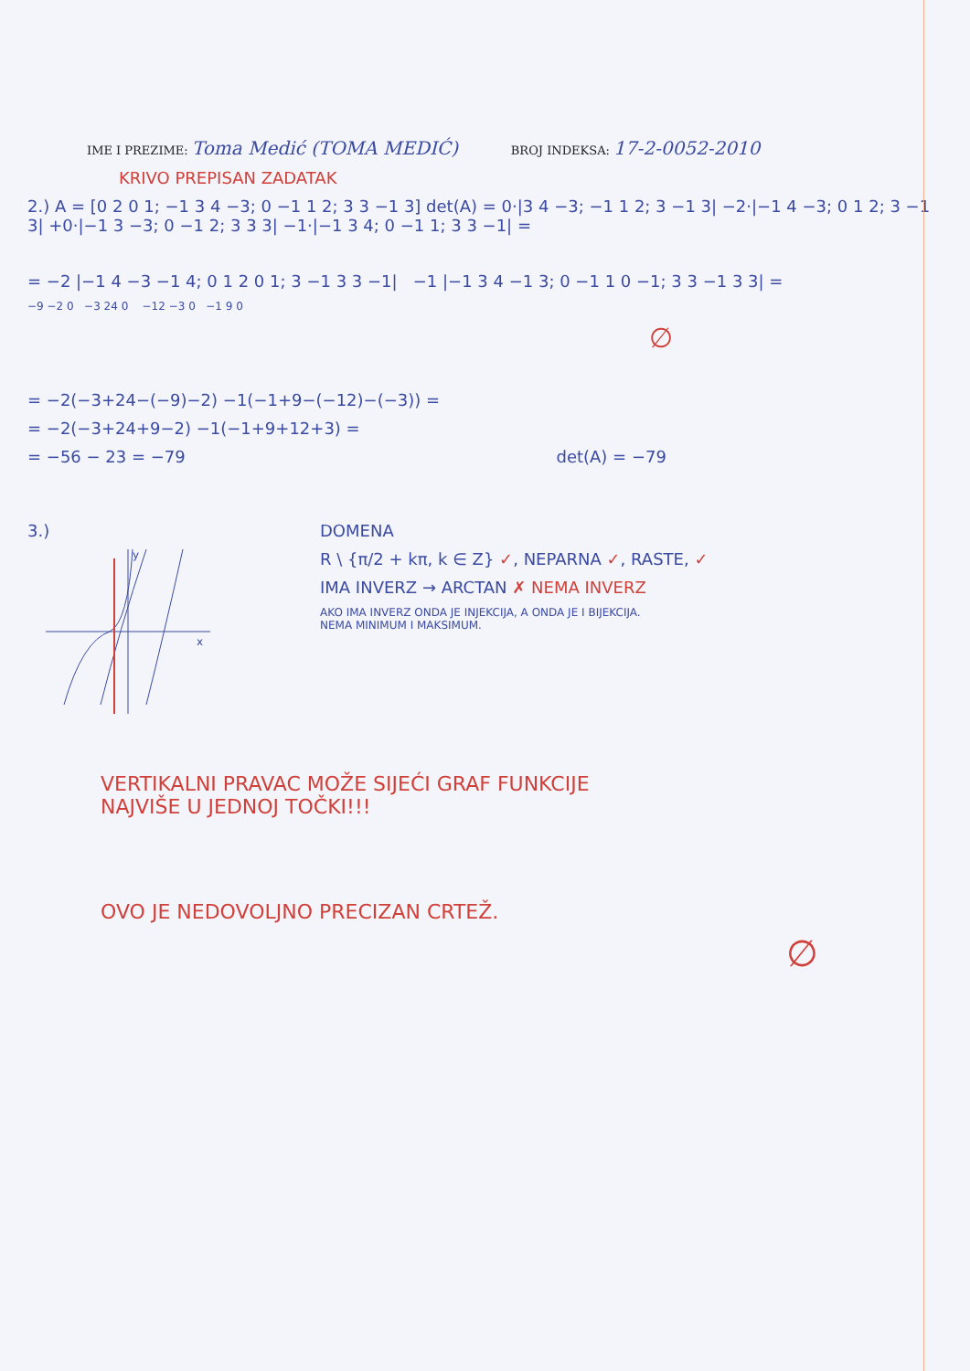IME I PREZIME: Toma Medić (TOMA MEDIĆ) BROJ INDEKSA: 17-2-0052-2010
KRIVO PREPISAN ZADATAK
2.) A = [0 2 0 1; −1 3 4 −3; 0 −1 1 2; 3 3 −1 3] det(A) = 0·|3 4 −3; −1 1 2; 3 −1 3| −2·|−1 4 −3; 0 1 2; 3 −1 3| +0·|−1 3 −3; 0 −1 2; 3 3 3| −1·|−1 3 4; 0 −1 1; 3 3 −1| =
= −2 |−1 4 −3 −1 4; 0 1 2 0 1; 3 −1 3 3 −1| −1 |−1 3 4 −1 3; 0 −1 1 0 −1; 3 3 −1 3 3| =
−9 −2 0 −3 24 0 −12 −3 0 −1 9 0
∅
= −2(−3+24−(−9)−2) −1(−1+9−(−12)−(−3)) =
= −2(−3+24+9−2) −1(−1+9+12+3) =
= −56 − 23 = −79 det(A) = −79
3.)
y
x
DOMENA
R \ {π/2 + kπ, k ∈ Z} ✓, NEPARNA ✓, RASTE, ✓
IMA INVERZ → ARCTAN ✗ NEMA INVERZ
AKO IMA INVERZ ONDA JE INJEKCIJA, A ONDA JE I BIJEKCIJA.
NEMA MINIMUM I MAKSIMUM.
VERTIKALNI PRAVAC MOŽE SIJEĆI GRAF FUNKCIJE
NAJVIŠE U JEDNOJ TOČKI!!!
OVO JE NEDOVOLJNO PRECIZAN CRTEŽ.
∅